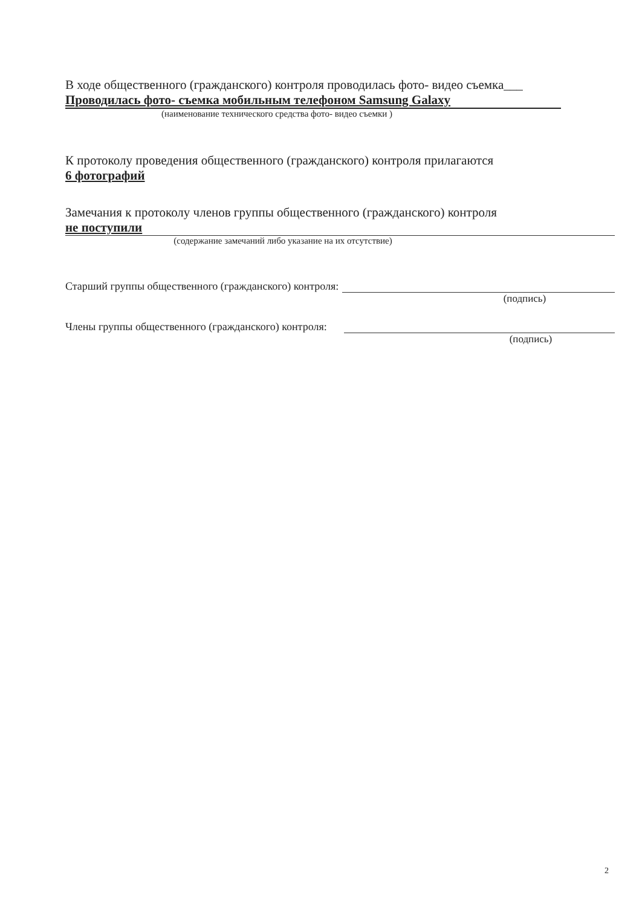В ходе общественного (гражданского) контроля проводилась фото- видео съемка___
Проводилась фото- съемка мобильным телефоном Samsung Galaxy
(наименование технического средства фото- видео съемки )
К протоколу проведения общественного (гражданского) контроля прилагаются
6 фотографий
Замечания к протоколу членов группы общественного (гражданского) контроля
не поступили
(содержание замечаний либо указание на их отсутствие)
Старший группы общественного (гражданского) контроля:
(подпись)
Члены группы общественного (гражданского) контроля:
(подпись)
2